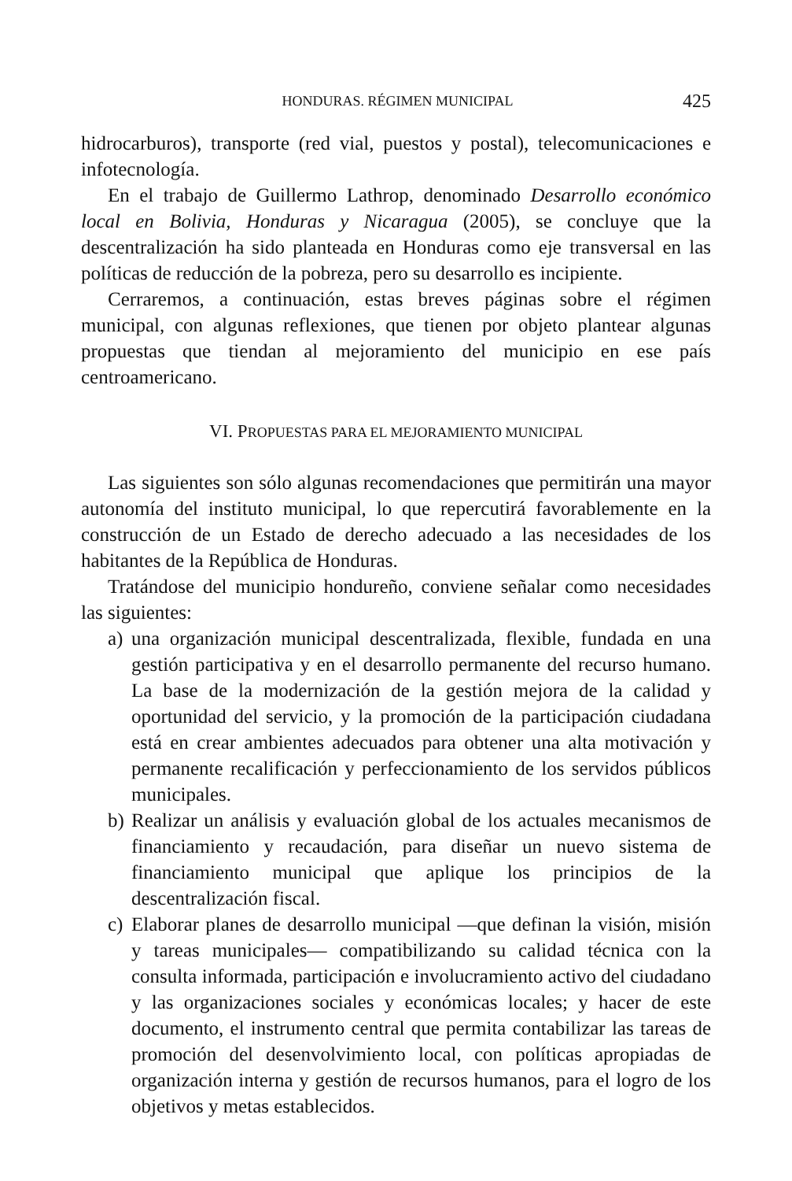HONDURAS. RÉGIMEN MUNICIPAL 425
hidrocarburos), transporte (red vial, puestos y postal), telecomunicaciones e infotecnología.
En el trabajo de Guillermo Lathrop, denominado Desarrollo económico local en Bolivia, Honduras y Nicaragua (2005), se concluye que la descentralización ha sido planteada en Honduras como eje transversal en las políticas de reducción de la pobreza, pero su desarrollo es incipiente.
Cerraremos, a continuación, estas breves páginas sobre el régimen municipal, con algunas reflexiones, que tienen por objeto plantear algunas propuestas que tiendan al mejoramiento del municipio en ese país centroamericano.
VI. PROPUESTAS PARA EL MEJORAMIENTO MUNICIPAL
Las siguientes son sólo algunas recomendaciones que permitirán una mayor autonomía del instituto municipal, lo que repercutirá favorablemente en la construcción de un Estado de derecho adecuado a las necesidades de los habitantes de la República de Honduras.
Tratándose del municipio hondureño, conviene señalar como necesidades las siguientes:
a) una organización municipal descentralizada, flexible, fundada en una gestión participativa y en el desarrollo permanente del recurso humano. La base de la modernización de la gestión mejora de la calidad y oportunidad del servicio, y la promoción de la participación ciudadana está en crear ambientes adecuados para obtener una alta motivación y permanente recalificación y perfeccionamiento de los servidos públicos municipales.
b) Realizar un análisis y evaluación global de los actuales mecanismos de financiamiento y recaudación, para diseñar un nuevo sistema de financiamiento municipal que aplique los principios de la descentralización fiscal.
c) Elaborar planes de desarrollo municipal —que definan la visión, misión y tareas municipales— compatibilizando su calidad técnica con la consulta informada, participación e involucramiento activo del ciudadano y las organizaciones sociales y económicas locales; y hacer de este documento, el instrumento central que permita contabilizar las tareas de promoción del desenvolvimiento local, con políticas apropiadas de organización interna y gestión de recursos humanos, para el logro de los objetivos y metas establecidos.